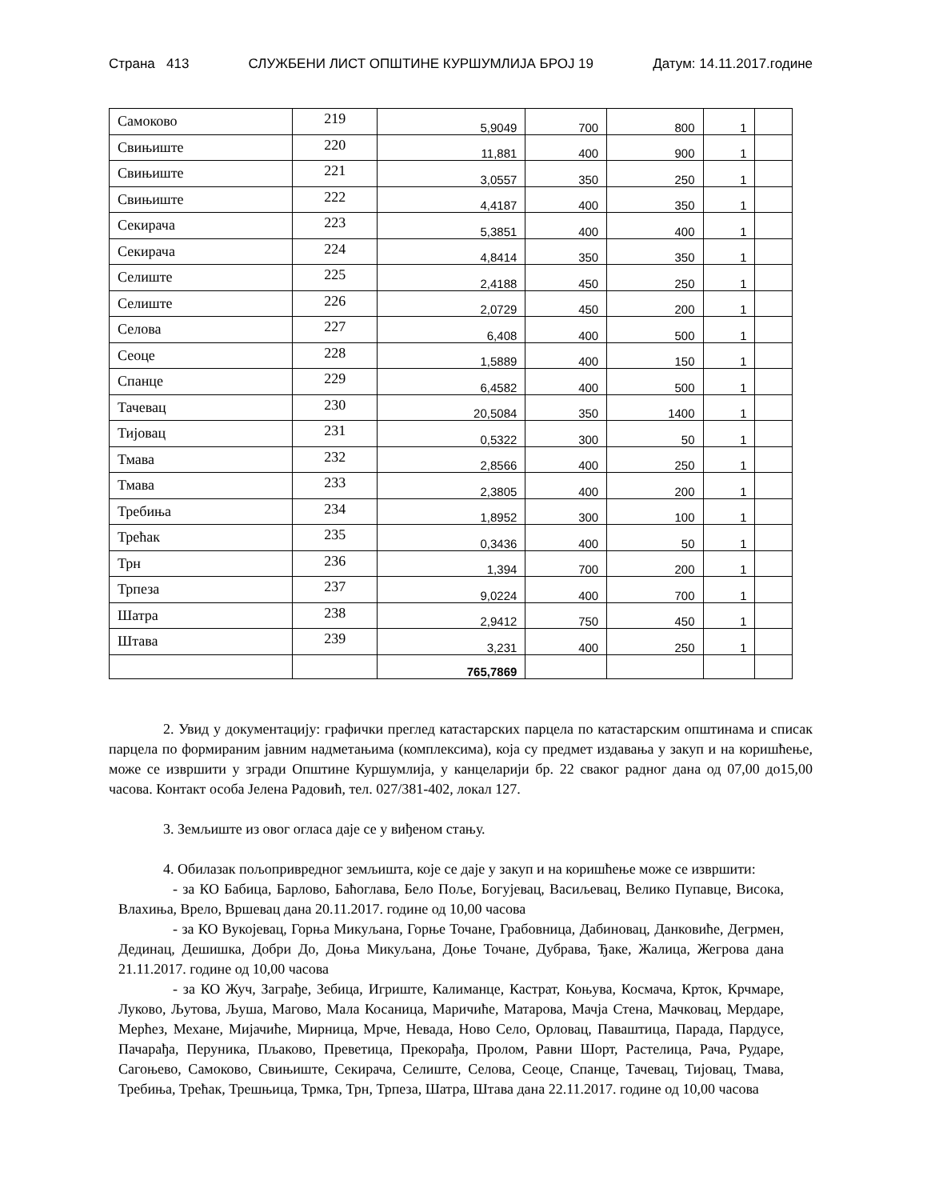Страна 413 СЛУЖБЕНИ ЛИСТ ОПШТИНЕ КУРШУМЛИЈА БРОЈ 19 Датум: 14.11.2017.године
| Самоково | 219 | 5,9049 | 700 | 800 | 1 | |
| Свињиште | 220 | 11,881 | 400 | 900 | 1 | |
| Свињиште | 221 | 3,0557 | 350 | 250 | 1 | |
| Свињиште | 222 | 4,4187 | 400 | 350 | 1 | |
| Секирача | 223 | 5,3851 | 400 | 400 | 1 | |
| Секирача | 224 | 4,8414 | 350 | 350 | 1 | |
| Селиште | 225 | 2,4188 | 450 | 250 | 1 | |
| Селиште | 226 | 2,0729 | 450 | 200 | 1 | |
| Селова | 227 | 6,408 | 400 | 500 | 1 | |
| Сеоце | 228 | 1,5889 | 400 | 150 | 1 | |
| Спанце | 229 | 6,4582 | 400 | 500 | 1 | |
| Тачевац | 230 | 20,5084 | 350 | 1400 | 1 | |
| Тијовац | 231 | 0,5322 | 300 | 50 | 1 | |
| Тмава | 232 | 2,8566 | 400 | 250 | 1 | |
| Тмава | 233 | 2,3805 | 400 | 200 | 1 | |
| Требиња | 234 | 1,8952 | 300 | 100 | 1 | |
| Трећак | 235 | 0,3436 | 400 | 50 | 1 | |
| Трн | 236 | 1,394 | 700 | 200 | 1 | |
| Трпеза | 237 | 9,0224 | 400 | 700 | 1 | |
| Шатра | 238 | 2,9412 | 750 | 450 | 1 | |
| Штава | 239 | 3,231 | 400 | 250 | 1 | |
| | | 765,7869 | | | | |
2. Увид у документацију: графички преглед катастарских парцела по катастарским општинама и списак парцела по формираним јавним надметањима (комплексима), која су предмет издавања у закуп и на коришћење, може се извршити у згради Општине Куршумлија, у канцеларији бр. 22 сваког радног дана од 07,00 до15,00 часова. Контакт особа Јелена Радовић, тел. 027/381-402, локал 127.
3. Земљиште из овог огласа даје се у виђеном стању.
4. Обилазак пољопривредног земљишта, које се даје у закуп и на коришћење може се извршити:
- за КО Бабица, Барлово, Баћоглава, Бело Поље, Богујевац, Васиљевац, Велико Пупавце, Висока, Влахиња, Врело, Вршевац дана 20.11.2017. године од 10,00 часова
- за КО Вукојевац, Горња Микуљана, Горње Точане, Грабовница, Дабиновац, Данковиће, Дегрмен, Дединац, Дешишка, Добри До, Доња Микуљана, Доње Точане, Дубрава, Ђаке, Жалица, Жегрова дана 21.11.2017. године од 10,00 часова
- за КО Жуч, Заграђе, Зебица, Игриште, Калиманце, Кастрат, Коњува, Космача, Крток, Крчмаре, Луково, Љутова, Љуша, Магово, Мала Косаница, Маричиће, Матарова, Мачја Стена, Мачковац, Мердаре, Мерћез, Механе, Мијачиће, Мирница, Мрче, Невада, Ново Село, Орловац, Паваштица, Парада, Пардусе, Пачарађа, Перуника, Пљаково, Преветица, Прекорађа, Пролом, Равни Шорт, Растелица, Рача, Рударе, Сагоњево, Самоково, Свињиште, Секирача, Селиште, Селова, Сеоце, Спанце, Тачевац, Тијовац, Тмава, Требиња, Трећак, Трешњица, Трмка, Трн, Трпеза, Шатра, Штава дана 22.11.2017. године од 10,00 часова